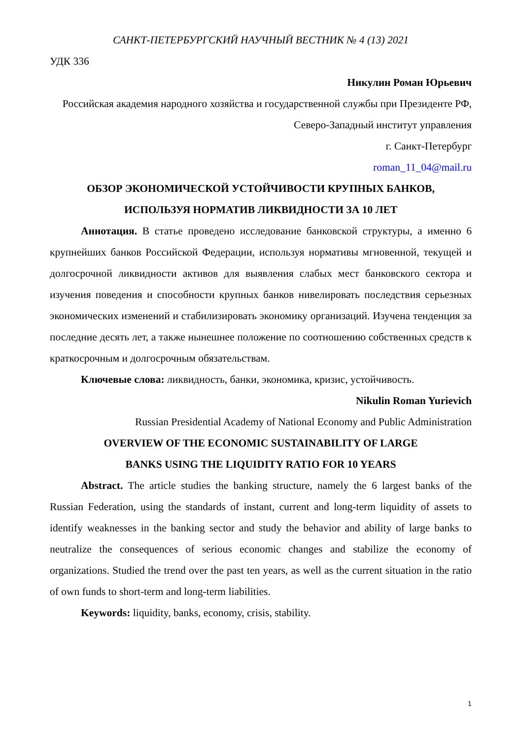САНКТ-ПЕТЕРБУРГСКИЙ НАУЧНЫЙ ВЕСТНИК № 4 (13) 2021
УДК 336
Никулин Роман Юрьевич
Российская академия народного хозяйства и государственной службы при Президенте РФ, Северо-Западный институт управления
г. Санкт-Петербург
roman_11_04@mail.ru
ОБЗОР ЭКОНОМИЧЕСКОЙ УСТОЙЧИВОСТИ КРУПНЫХ БАНКОВ,
ИСПОЛЬЗУЯ НОРМАТИВ ЛИКВИДНОСТИ ЗА 10 ЛЕТ
Аннотация. В статье проведено исследование банковской структуры, а именно 6 крупнейших банков Российской Федерации, используя нормативы мгновенной, текущей и долгосрочной ликвидности активов для выявления слабых мест банковского сектора и изучения поведения и способности крупных банков нивелировать последствия серьезных экономических изменений и стабилизировать экономику организаций. Изучена тенденция за последние десять лет, а также нынешнее положение по соотношению собственных средств к краткосрочным и долгосрочным обязательствам.
Ключевые слова: ликвидность, банки, экономика, кризис, устойчивость.
Nikulin Roman Yurievich
Russian Presidential Academy of National Economy and Public Administration
OVERVIEW OF THE ECONOMIC SUSTAINABILITY OF LARGE
BANKS USING THE LIQUIDITY RATIO FOR 10 YEARS
Abstract. The article studies the banking structure, namely the 6 largest banks of the Russian Federation, using the standards of instant, current and long-term liquidity of assets to identify weaknesses in the banking sector and study the behavior and ability of large banks to neutralize the consequences of serious economic changes and stabilize the economy of organizations. Studied the trend over the past ten years, as well as the current situation in the ratio of own funds to short-term and long-term liabilities.
Keywords: liquidity, banks, economy, crisis, stability.
1